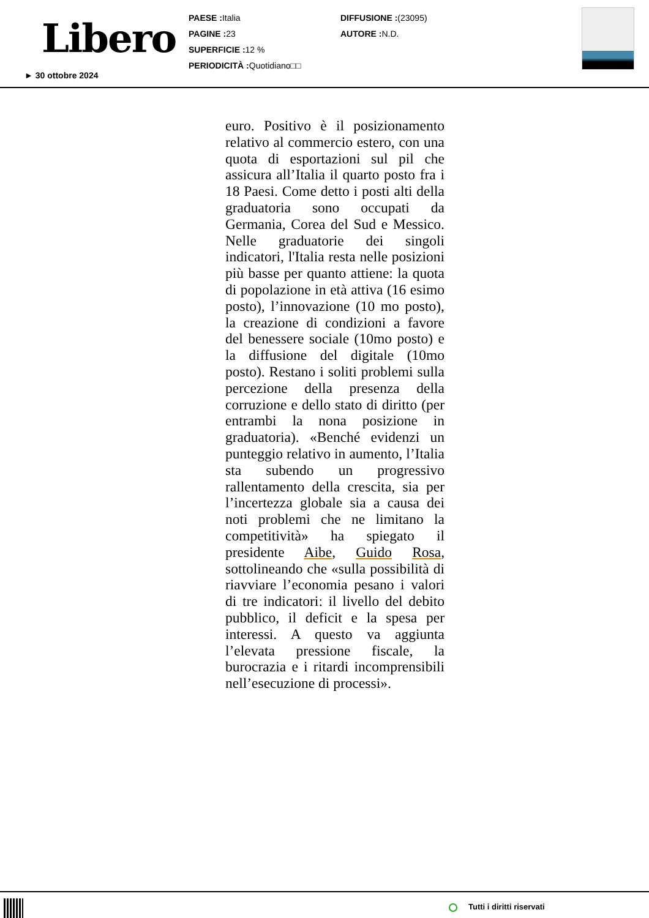Libero
► 30 ottobre 2024
PAESE : Italia
PAGINE : 23
SUPERFICIE : 12 %
PERIODICITÀ : Quotidiano□□
DIFFUSIONE :(23095)
AUTORE : N.D.
euro. Positivo è il posizionamento relativo al commercio estero, con una quota di esportazioni sul pil che assicura all’Italia il quarto posto fra i 18 Paesi. Come detto i posti alti della graduatoria sono occupati da Germania, Corea del Sud e Messico. Nelle graduatorie dei singoli indicatori, l'Italia resta nelle posizioni più basse per quanto attiene: la quota di popolazione in età attiva (16 esimo posto), l’innovazione (10 mo posto), la creazione di condizioni a favore del benessere sociale (10mo posto) e la diffusione del digitale (10mo posto). Restano i soliti problemi sulla percezione della presenza della corruzione e dello stato di diritto (per entrambi la nona posizione in graduatoria). «Benché evidenzi un punteggio relativo in aumento, l’Italia sta subendo un progressivo rallentamento della crescita, sia per l’incertezza globale sia a causa dei noti problemi che ne limitano la competitività» ha spiegato il presidente Aibe, Guido Rosa, sottolineando che «sulla possibilità di riavviare l’economia pesano i valori di tre indicatori: il livello del debito pubblico, il deficit e la spesa per interessi. A questo va aggiunta l’elevata pressione fiscale, la burocrazia e i ritardi incomprensibili nell’esecuzione di processi».
Tutti i diritti riservati